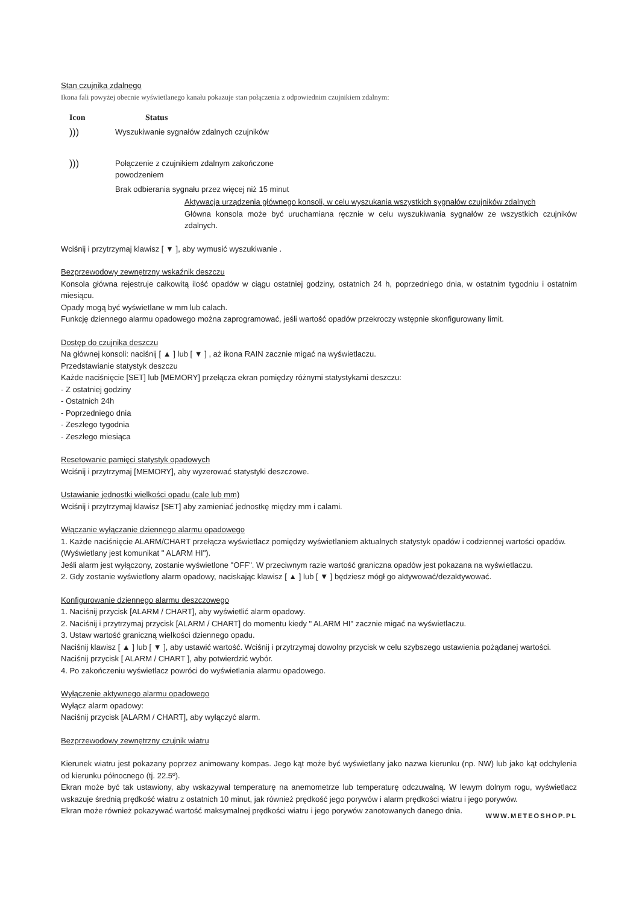Stan czujnika zdalnego
Ikona fali powyżej obecnie wyświetlanego kanału pokazuje stan połączenia z odpowiednim czujnikiem zdalnym:
| Icon | Status |
| --- | --- |
| ))) | Wyszukiwanie sygnałów zdalnych czujników |
| ))) | Połączenie z czujnikiem zdalnym zakończone powodzeniem |
| | Brak odbierania sygnału przez więcej niż 15 minut |
Aktywacja urządzenia głównego konsoli, w celu wyszukania wszystkich sygnałów czujników zdalnych
Główna konsola może być uruchamiana ręcznie w celu wyszukiwania sygnałów ze wszystkich czujników zdalnych.
Wciśnij i przytrzymaj klawisz [ ▼ ], aby wymusić wyszukiwanie .
Bezprzewodowy zewnętrzny wskaźnik deszczu
Konsola główna rejestruje całkowitą ilość opadów w ciągu ostatniej godziny, ostatnich 24 h, poprzedniego dnia, w ostatnim tygodniu i ostatnim miesiącu.
Opady mogą być wyświetlane w mm lub calach.
Funkcję dziennego alarmu opadowego można zaprogramować, jeśli wartość opadów przekroczy wstępnie skonfigurowany limit.
Dostęp do czujnika deszczu
Na głównej konsoli: naciśnij [ ▲ ] lub [ ▼ ] , aż ikona RAIN zacznie migać na wyświetlaczu.
Przedstawianie statystyk deszczu
Każde naciśnięcie [SET] lub [MEMORY] przełącza ekran pomiędzy różnymi statystykami deszczu:
- Z ostatniej godziny
- Ostatnich 24h
- Poprzedniego dnia
- Zeszłego tygodnia
- Zeszłego miesiąca
Resetowanie pamięci statystyk opadowych
Wciśnij i przytrzymaj [MEMORY], aby wyzerować statystyki deszczowe.
Ustawianie jednostki wielkości opadu (cale lub mm)
Wciśnij i przytrzymaj klawisz [SET] aby zamieniać jednostkę między mm i calami.
Włączanie wyłączanie dziennego alarmu opadowego
1. Każde naciśnięcie ALARM/CHART przełącza wyświetlacz pomiędzy wyświetlaniem aktualnych statystyk opadów i codziennej wartości opadów.
(Wyświetlany jest komunikat " ALARM HI").
Jeśli alarm jest wyłączony, zostanie wyświetlone "OFF". W przeciwnym razie wartość graniczna opadów jest pokazana na wyświetlaczu.
2. Gdy zostanie wyświetlony alarm opadowy, naciskając klawisz [ ▲ ] lub [ ▼ ] będziesz mógł go aktywować/dezaktywować.
Konfigurowanie dziennego alarmu deszczowego
1. Naciśnij przycisk [ALARM / CHART], aby wyświetlić alarm opadowy.
2. Naciśnij i przytrzymaj przycisk [ALARM / CHART] do momentu kiedy " ALARM HI" zacznie migać na wyświetlaczu.
3. Ustaw wartość graniczną wielkości dziennego opadu.
Naciśnij klawisz [ ▲ ] lub [ ▼ ], aby ustawić wartość. Wciśnij i przytrzymaj dowolny przycisk w celu szybszego ustawienia pożądanej wartości.
Naciśnij przycisk [ ALARM / CHART ], aby potwierdzić wybór.
4. Po zakończeniu wyświetlacz powróci do wyświetlania alarmu opadowego.
Wyłączenie aktywnego alarmu opadowego
Wyłącz alarm opadowy:
Naciśnij przycisk [ALARM / CHART], aby wyłączyć alarm.
Bezprzewodowy zewnętrzny czujnik wiatru
Kierunek wiatru jest pokazany poprzez animowany kompas. Jego kąt może być wyświetlany jako nazwa kierunku (np. NW) lub jako kąt odchylenia od kierunku północnego (tj. 22.5º).
Ekran może być tak ustawiony, aby wskazywał temperaturę na anemometrze lub temperaturę odczuwalną. W lewym dolnym rogu, wyświetlacz wskazuje średnią prędkość wiatru z ostatnich 10 minut, jak również prędkość jego porywów i alarm prędkości wiatru i jego porywów.
Ekran może również pokazywać wartość maksymalnej prędkości wiatru i jego porywów zanotowanych danego dnia.
WWW.METEOSHOP.PL